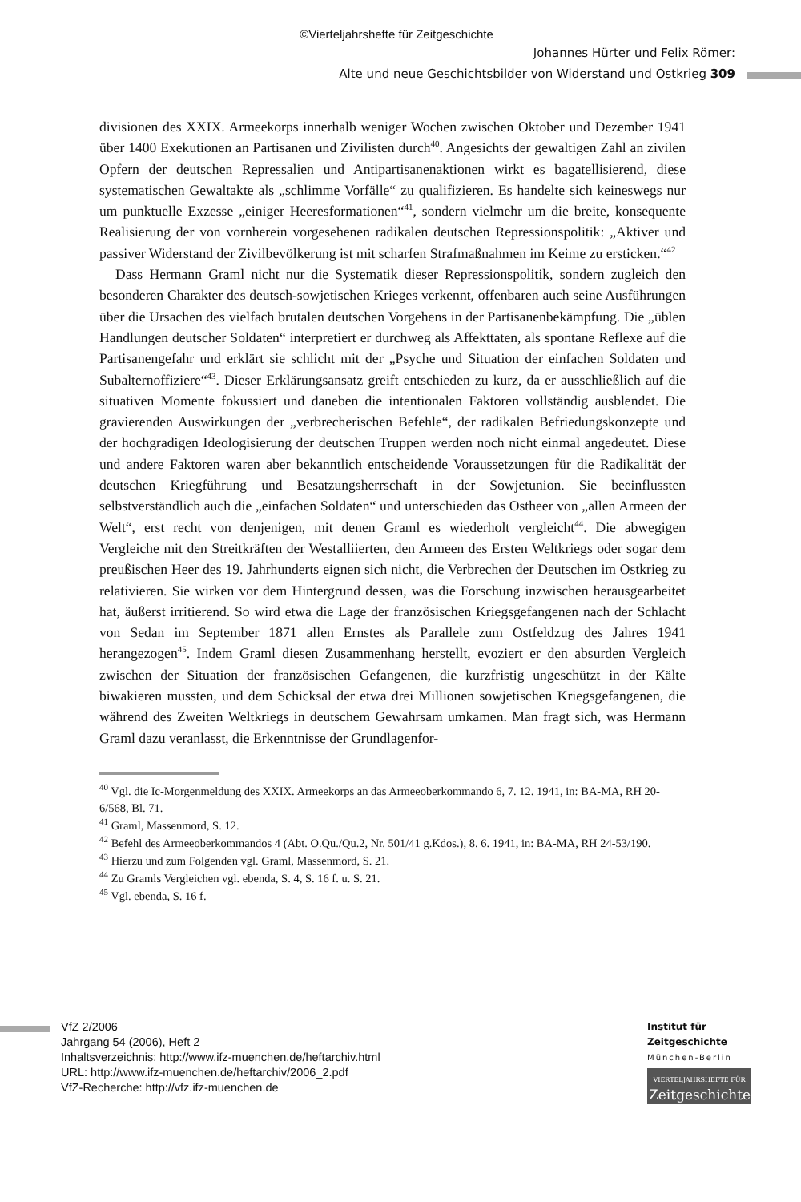©Vierteljahrshefte für Zeitgeschichte
Johannes Hürter und Felix Römer:
Alte und neue Geschichtsbilder von Widerstand und Ostkrieg 309
divisionen des XXIX. Armeekorps innerhalb weniger Wochen zwischen Oktober und Dezember 1941 über 1400 Exekutionen an Partisanen und Zivilisten durch<sup>40</sup>. Angesichts der gewaltigen Zahl an zivilen Opfern der deutschen Repressalien und Antipartisanenaktionen wirkt es bagatellisierend, diese systematischen Gewaltakte als „schlimme Vorfälle“ zu qualifizieren. Es handelte sich keineswegs nur um punktuelle Exzesse „einiger Heeresformationen“<sup>41</sup>, sondern vielmehr um die breite, konsequente Realisierung der von vornherein vorgesehenen radikalen deutschen Repressionspolitik: „Aktiver und passiver Widerstand der Zivilbevölkerung ist mit scharfen Strafmaßnahmen im Keime zu ersticken.“<sup>42</sup>
Dass Hermann Graml nicht nur die Systematik dieser Repressionspolitik, sondern zugleich den besonderen Charakter des deutsch-sowjetischen Krieges verkennt, offenbaren auch seine Ausführungen über die Ursachen des vielfach brutalen deutschen Vorgehens in der Partisanenbekämpfung. Die „üblen Handlungen deutscher Soldaten“ interpretiert er durchweg als Affekttaten, als spontane Reflexe auf die Partisanengefahr und erklärt sie schlicht mit der „Psyche und Situation der einfachen Soldaten und Subalternoffiziere“<sup>43</sup>. Dieser Erklärungsansatz greift entschieden zu kurz, da er ausschließlich auf die situativen Momente fokussiert und daneben die intentionalen Faktoren vollständig ausblendet. Die gravierenden Auswirkungen der „verbrecherischen Befehle“, der radikalen Befriedungskonzepte und der hochgradigen Ideologisierung der deutschen Truppen werden noch nicht einmal angedeutet. Diese und andere Faktoren waren aber bekanntlich entscheidende Voraussetzungen für die Radikalität der deutschen Kriegführung und Besatzungsherrschaft in der Sowjetunion. Sie beeinflussten selbstverständlich auch die „einfachen Soldaten“ und unterschieden das Ostheer von „allen Armeen der Welt“, erst recht von denjenigen, mit denen Graml es wiederholt vergleicht<sup>44</sup>. Die abwegigen Vergleiche mit den Streitkräften der Westalliierten, den Armeen des Ersten Weltkriegs oder sogar dem preußischen Heer des 19. Jahrhunderts eignen sich nicht, die Verbrechen der Deutschen im Ostkrieg zu relativieren. Sie wirken vor dem Hintergrund dessen, was die Forschung inzwischen herausgearbeitet hat, äußerst irritierend. So wird etwa die Lage der französischen Kriegsgefangenen nach der Schlacht von Sedan im September 1871 allen Ernstes als Parallele zum Ostfeldzug des Jahres 1941 herangezogen<sup>45</sup>. Indem Graml diesen Zusammenhang herstellt, evoziert er den absurden Vergleich zwischen der Situation der französischen Gefangenen, die kurzfristig ungeschützt in der Kälte biwakieren mussten, und dem Schicksal der etwa drei Millionen sowjetischen Kriegsgefangenen, die während des Zweiten Weltkriegs in deutschem Gewahrsam umkamen. Man fragt sich, was Hermann Graml dazu veranlasst, die Erkenntnisse der Grundlagenfor-
<sup>40</sup> Vgl. die Ic-Morgenmeldung des XXIX. Armeekorps an das Armeeoberkommando 6, 7. 12. 1941, in: BA-MA, RH 20-6/568, Bl. 71.
<sup>41</sup> Graml, Massenmord, S. 12.
<sup>42</sup> Befehl des Armeeoberkommandos 4 (Abt. O.Qu./Qu.2, Nr. 501/41 g.Kdos.), 8. 6. 1941, in: BA-MA, RH 24-53/190.
<sup>43</sup> Hierzu und zum Folgenden vgl. Graml, Massenmord, S. 21.
<sup>44</sup> Zu Gramls Vergleichen vgl. ebenda, S. 4, S. 16 f. u. S. 21.
<sup>45</sup> Vgl. ebenda, S. 16 f.
VfZ 2/2006
Jahrgang 54 (2006), Heft 2
Inhaltsverzeichnis: http://www.ifz-muenchen.de/heftarchiv.html
URL: http://www.ifz-muenchen.de/heftarchiv/2006_2.pdf
VfZ-Recherche: http://vfz.ifz-muenchen.de
Institut für
Zeitgeschichte
München-Berlin
VIERTELJAHRSHEFTE FÜR
Zeitgeschichte